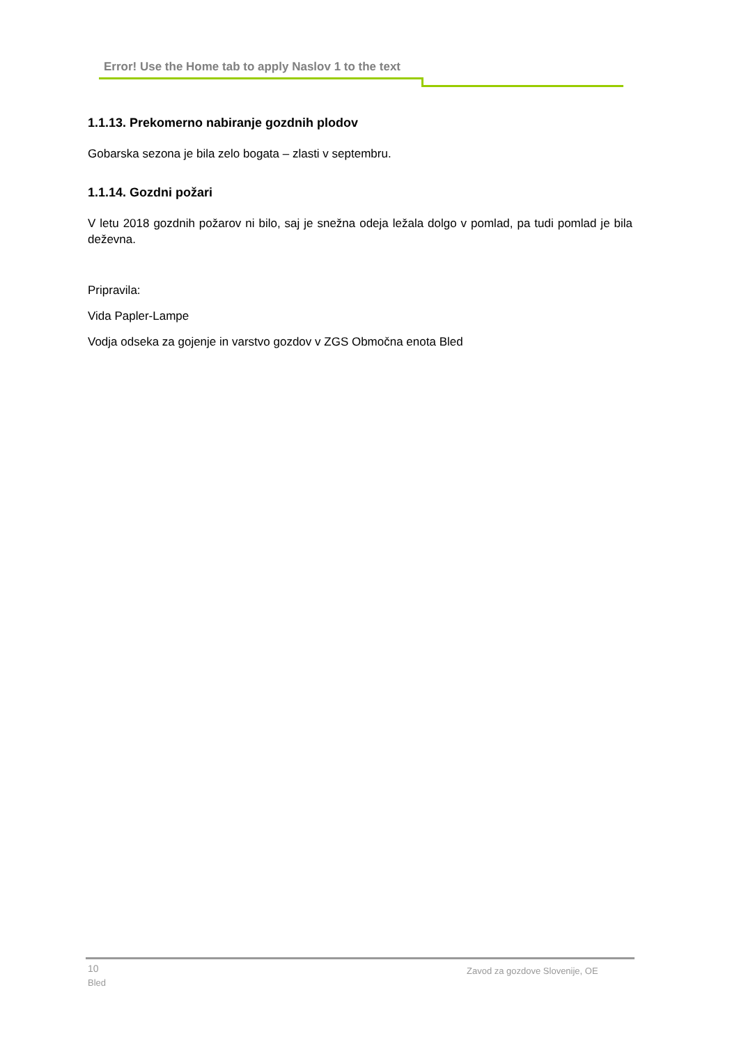Error! Use the Home tab to apply Naslov 1 to the text
1.1.13. Prekomerno nabiranje gozdnih plodov
Gobarska sezona je bila zelo bogata – zlasti v septembru.
1.1.14. Gozdni požari
V letu 2018 gozdnih požarov ni bilo, saj je snežna odeja ležala dolgo v pomlad, pa tudi pomlad je bila deževna.
Pripravila:
Vida Papler-Lampe
Vodja odseka za gojenje in varstvo gozdov v ZGS Območna enota Bled
10
Bled
Zavod za gozdove Slovenije, OE